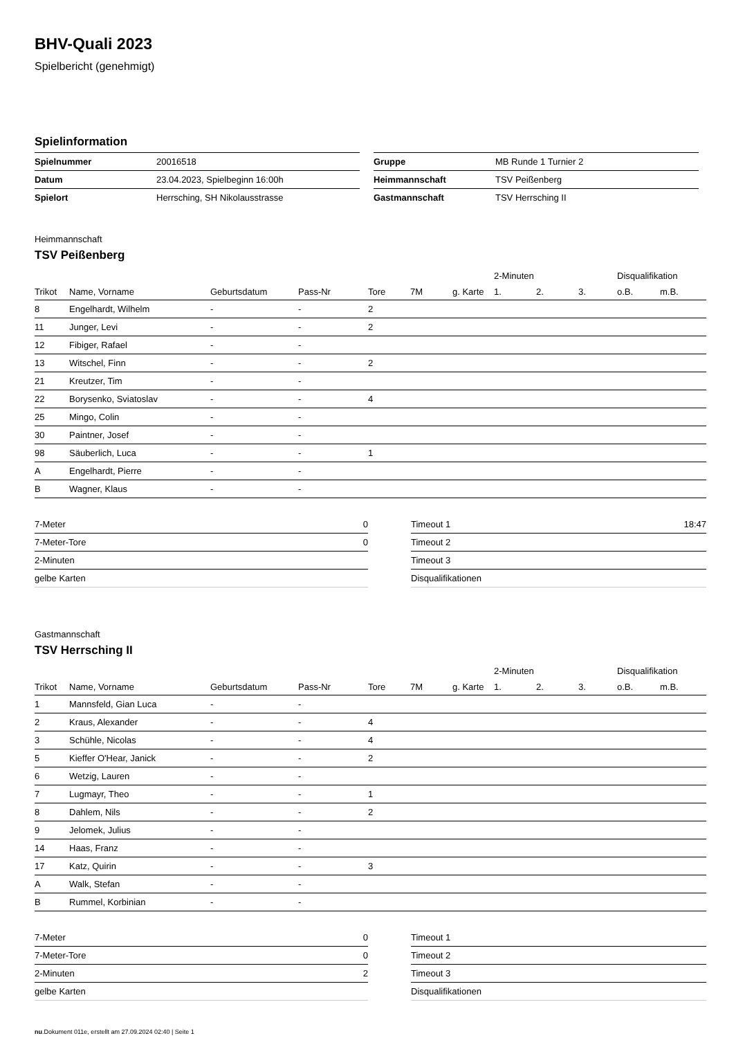BHV-Quali 2023
Spielbericht (genehmigt)
Spielinformation
| Spielnummer | 20016518 |
| Datum | 23.04.2023, Spielbeginn 16:00h |
| Spielort | Herrsching, SH Nikolausstrasse |
| Gruppe | MB Runde 1 Turnier 2 |
| Heimmannschaft | TSV Peißenberg |
| Gastmannschaft | TSV Herrsching II |
Heimmannschaft
TSV Peißenberg
| | | | | | | | 2-Minuten | | | Disqualifikation | |
| --- | --- | --- | --- | --- | --- | --- | --- | --- | --- | --- | --- |
| Trikot | Name, Vorname | Geburtsdatum | Pass-Nr | Tore | 7M | g. Karte | 1. | 2. | 3. | o.B. | m.B. |
| 8 | Engelhardt, Wilhelm | - | - | 2 | | | | | | | |
| 11 | Junger, Levi | - | - | 2 | | | | | | | |
| 12 | Fibiger, Rafael | - | - | | | | | | | | |
| 13 | Witschel, Finn | - | - | 2 | | | | | | | |
| 21 | Kreutzer, Tim | - | - | | | | | | | | |
| 22 | Borysenko, Sviatoslav | - | - | 4 | | | | | | | |
| 25 | Mingo, Colin | - | - | | | | | | | | |
| 30 | Paintner, Josef | - | - | | | | | | | | |
| 98 | Säuberlich, Luca | - | - | 1 | | | | | | | |
| A | Engelhardt, Pierre | - | - | | | | | | | | |
| B | Wagner, Klaus | - | - | | | | | | | | |
| 7-Meter | 0 |
| 7-Meter-Tore | 0 |
| 2-Minuten | |
| gelbe Karten | |
| Timeout 1 | 18:47 |
| Timeout 2 | |
| Timeout 3 | |
| Disqualifikationen | |
Gastmannschaft
TSV Herrsching II
| | | | | | | | 2-Minuten | | | Disqualifikation | |
| --- | --- | --- | --- | --- | --- | --- | --- | --- | --- | --- | --- |
| Trikot | Name, Vorname | Geburtsdatum | Pass-Nr | Tore | 7M | g. Karte | 1. | 2. | 3. | o.B. | m.B. |
| 1 | Mannsfeld, Gian Luca | - | - | | | | | | | | |
| 2 | Kraus, Alexander | - | - | 4 | | | | | | | |
| 3 | Schühle, Nicolas | - | - | 4 | | | | | | | |
| 5 | Kieffer O'Hear, Janick | - | - | 2 | | | | | | | |
| 6 | Wetzig, Lauren | - | - | | | | | | | | |
| 7 | Lugmayr, Theo | - | - | 1 | | | | | | | |
| 8 | Dahlem, Nils | - | - | 2 | | | | | | | |
| 9 | Jelomek, Julius | - | - | | | | | | | | |
| 14 | Haas, Franz | - | - | | | | | | | | |
| 17 | Katz, Quirin | - | - | 3 | | | | | | | |
| A | Walk, Stefan | - | - | | | | | | | | |
| B | Rummel, Korbinian | - | - | | | | | | | | |
| 7-Meter | 0 |
| 7-Meter-Tore | 0 |
| 2-Minuten | 2 |
| gelbe Karten | |
| Timeout 1 | |
| Timeout 2 | |
| Timeout 3 | |
| Disqualifikationen | |
nu.Dokument 011e, erstellt am 27.09.2024 02:40 | Seite 1